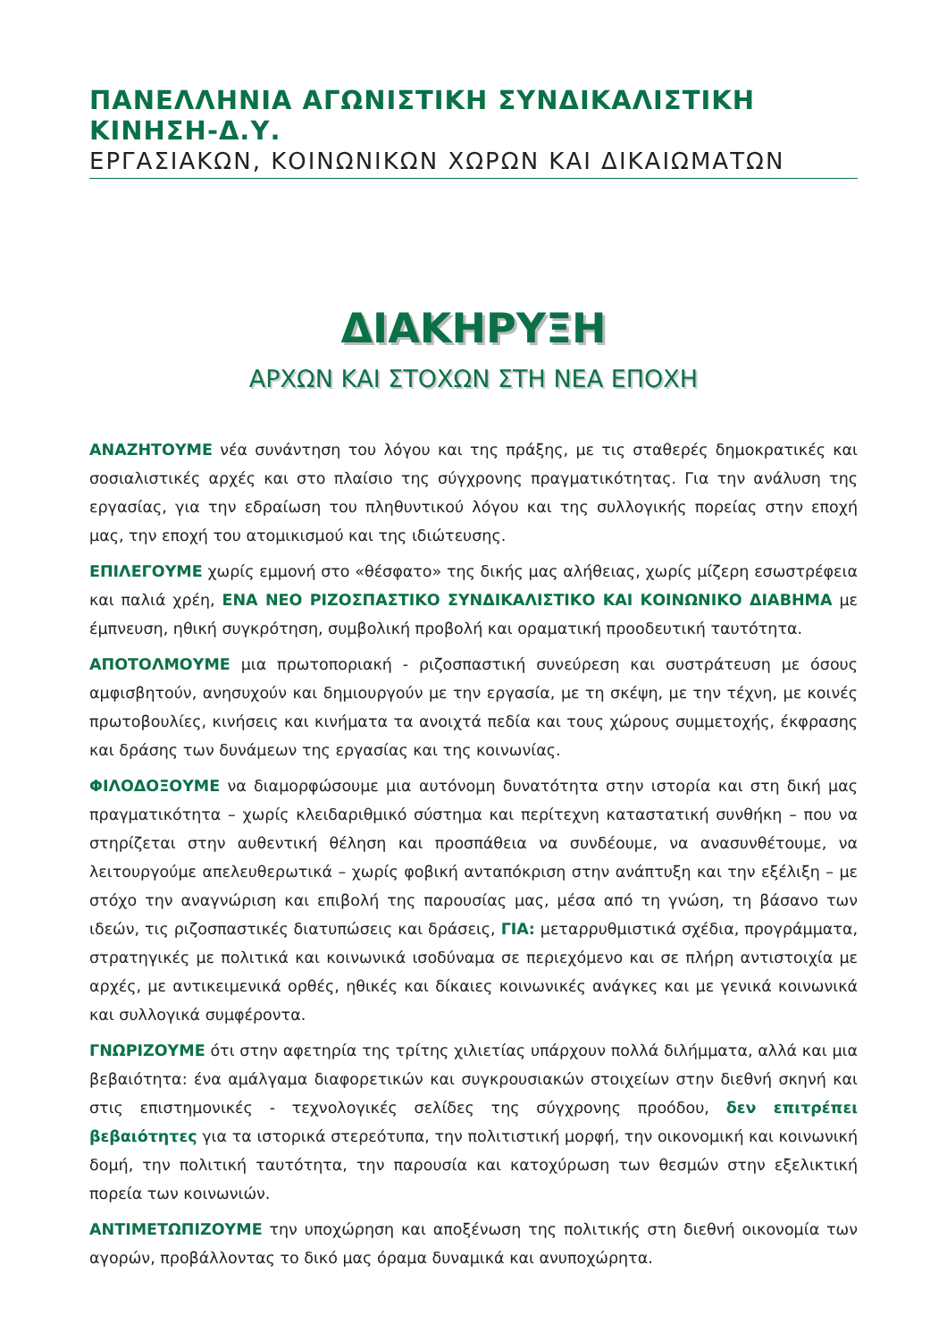ΠΑΝΕΛΛΗΝΙΑ ΑΓΩΝΙΣΤΙΚΗ ΣΥΝΔΙΚΑΛΙΣΤΙΚΗ ΚΙΝΗΣΗ-Δ.Υ.
ΕΡΓΑΣΙΑΚΩΝ, ΚΟΙΝΩΝΙΚΩΝ ΧΩΡΩΝ ΚΑΙ ΔΙΚΑΙΩΜΑΤΩΝ
ΔΙΑΚΗΡΥΞΗ
ΑΡΧΩΝ ΚΑΙ ΣΤΟΧΩΝ ΣΤΗ ΝΕΑ ΕΠΟΧΗ
ΑΝΑΖΗΤΟΥΜΕ νέα συνάντηση του λόγου και της πράξης, με τις σταθερές δημοκρατικές και σοσιαλιστικές αρχές και στο πλαίσιο της σύγχρονης πραγματικότητας. Για την ανάλυση της εργασίας, για την εδραίωση του πληθυντικού λόγου και της συλλογικής πορείας στην εποχή μας, την εποχή του ατομικισμού και της ιδιώτευσης.
ΕΠΙΛΕΓΟΥΜΕ χωρίς εμμονή στο «θέσφατο» της δικής μας αλήθειας, χωρίς μίζερη εσωστρέφεια και παλιά χρέη, ΕΝΑ ΝΕΟ ΡΙΖΟΣΠΑΣΤΙΚΟ ΣΥΝΔΙΚΑΛΙΣΤΙΚΟ ΚΑΙ ΚΟΙΝΩΝΙΚΟ ΔΙΑΒΗΜΑ με έμπνευση, ηθική συγκρότηση, συμβολική προβολή και οραματική προοδευτική ταυτότητα.
ΑΠΟΤΟΛΜΟΥΜΕ μια πρωτοποριακή - ριζοσπαστική συνεύρεση και συστράτευση με όσους αμφισβητούν, ανησυχούν και δημιουργούν με την εργασία, με τη σκέψη, με την τέχνη, με κοινές πρωτοβουλίες, κινήσεις και κινήματα τα ανοιχτά πεδία και τους χώρους συμμετοχής, έκφρασης και δράσης των δυνάμεων της εργασίας και της κοινωνίας.
ΦΙΛΟΔΟΞΟΥΜΕ να διαμορφώσουμε μια αυτόνομη δυνατότητα στην ιστορία και στη δική μας πραγματικότητα – χωρίς κλειδαριθμικό σύστημα και περίτεχνη καταστατική συνθήκη – που να στηρίζεται στην αυθεντική θέληση και προσπάθεια να συνδέουμε, να ανασυνθέτουμε, να λειτουργούμε απελευθερωτικά – χωρίς φοβική ανταπόκριση στην ανάπτυξη και την εξέλιξη – με στόχο την αναγνώριση και επιβολή της παρουσίας μας, μέσα από τη γνώση, τη βάσανο των ιδεών, τις ριζοσπαστικές διατυπώσεις και δράσεις, ΓΙΑ: μεταρρυθμιστικά σχέδια, προγράμματα, στρατηγικές με πολιτικά και κοινωνικά ισοδύναμα σε περιεχόμενο και σε πλήρη αντιστοιχία με αρχές, με αντικειμενικά ορθές, ηθικές και δίκαιες κοινωνικές ανάγκες και με γενικά κοινωνικά και συλλογικά συμφέροντα.
ΓΝΩΡΙΖΟΥΜΕ ότι στην αφετηρία της τρίτης χιλιετίας υπάρχουν πολλά διλήμματα, αλλά και μια βεβαιότητα: ένα αμάλγαμα διαφορετικών και συγκρουσιακών στοιχείων στην διεθνή σκηνή και στις επιστημονικές - τεχνολογικές σελίδες της σύγχρονης προόδου, δεν επιτρέπει βεβαιότητες για τα ιστορικά στερεότυπα, την πολιτιστική μορφή, την οικονομική και κοινωνική δομή, την πολιτική ταυτότητα, την παρουσία και κατοχύρωση των θεσμών στην εξελικτική πορεία των κοινωνιών.
ΑΝΤΙΜΕΤΩΠΙΖΟΥΜΕ την υποχώρηση και αποξένωση της πολιτικής στη διεθνή οικονομία των αγορών, προβάλλοντας το δικό μας όραμα δυναμικά και ανυποχώρητα.